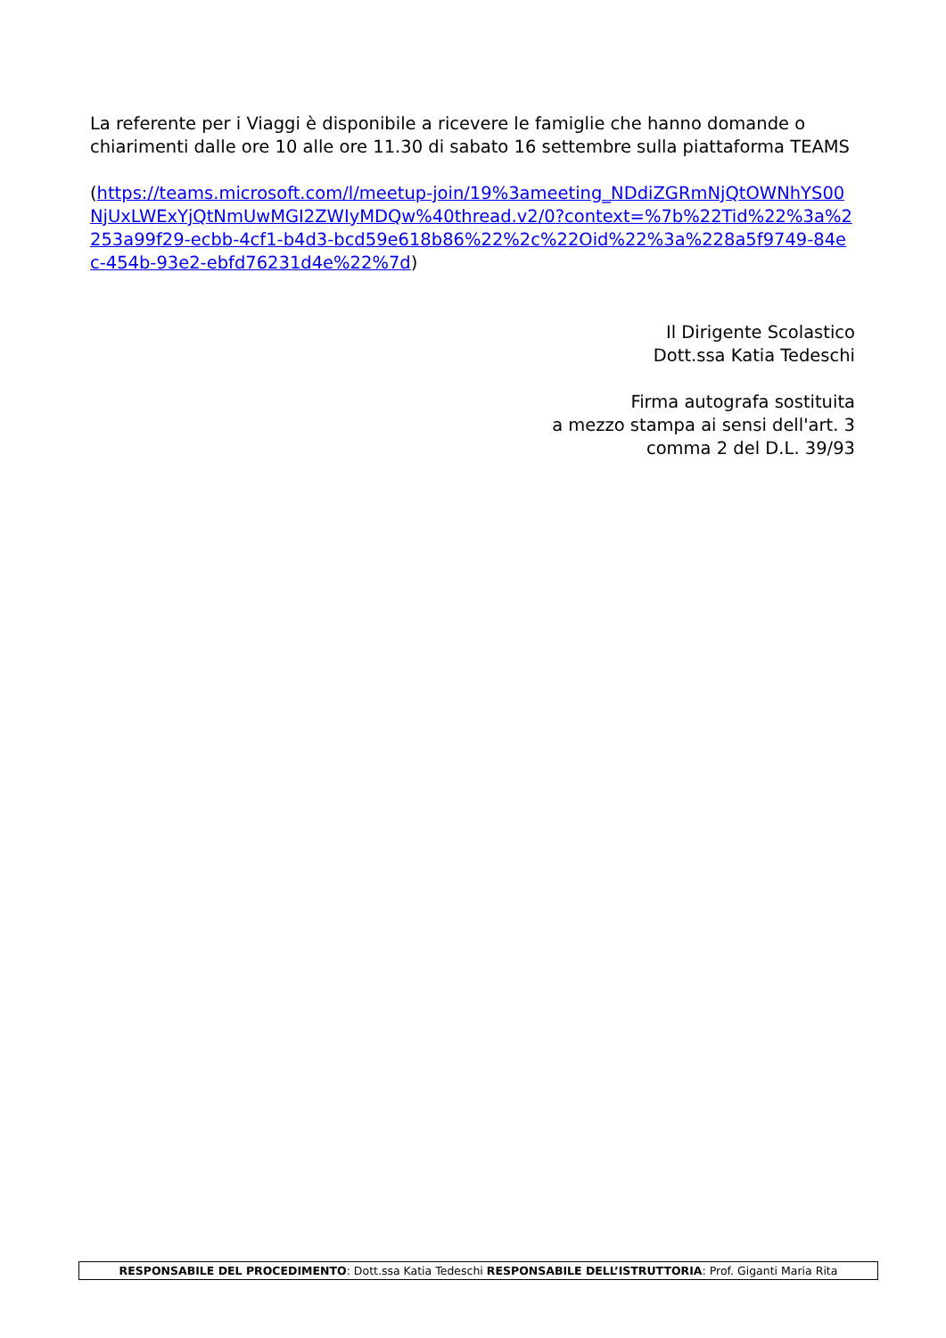La referente per i Viaggi è disponibile a ricevere le famiglie che hanno domande o chiarimenti dalle ore 10 alle ore 11.30 di sabato 16 settembre sulla piattaforma TEAMS
(https://teams.microsoft.com/l/meetup-join/19%3ameeting_NDdiZGRmNjQtOWNhYS00NjUxLWExYjQtNmUwMGI2ZWIyMDQw%40thread.v2/0?context=%7b%22Tid%22%3a%2253a99f29-ecbb-4cf1-b4d3-bcd59e618b86%22%2c%22Oid%22%3a%228a5f9749-84ec-454b-93e2-ebfd76231d4e%22%7d)
Il Dirigente Scolastico
Dott.ssa Katia Tedeschi
Firma autografa sostituita
a mezzo stampa ai sensi dell'art. 3
comma 2 del D.L. 39/93
RESPONSABILE DEL PROCEDIMENTO: Dott.ssa Katia Tedeschi RESPONSABILE DELL’ISTRUTTORIA: Prof. Giganti Maria Rita